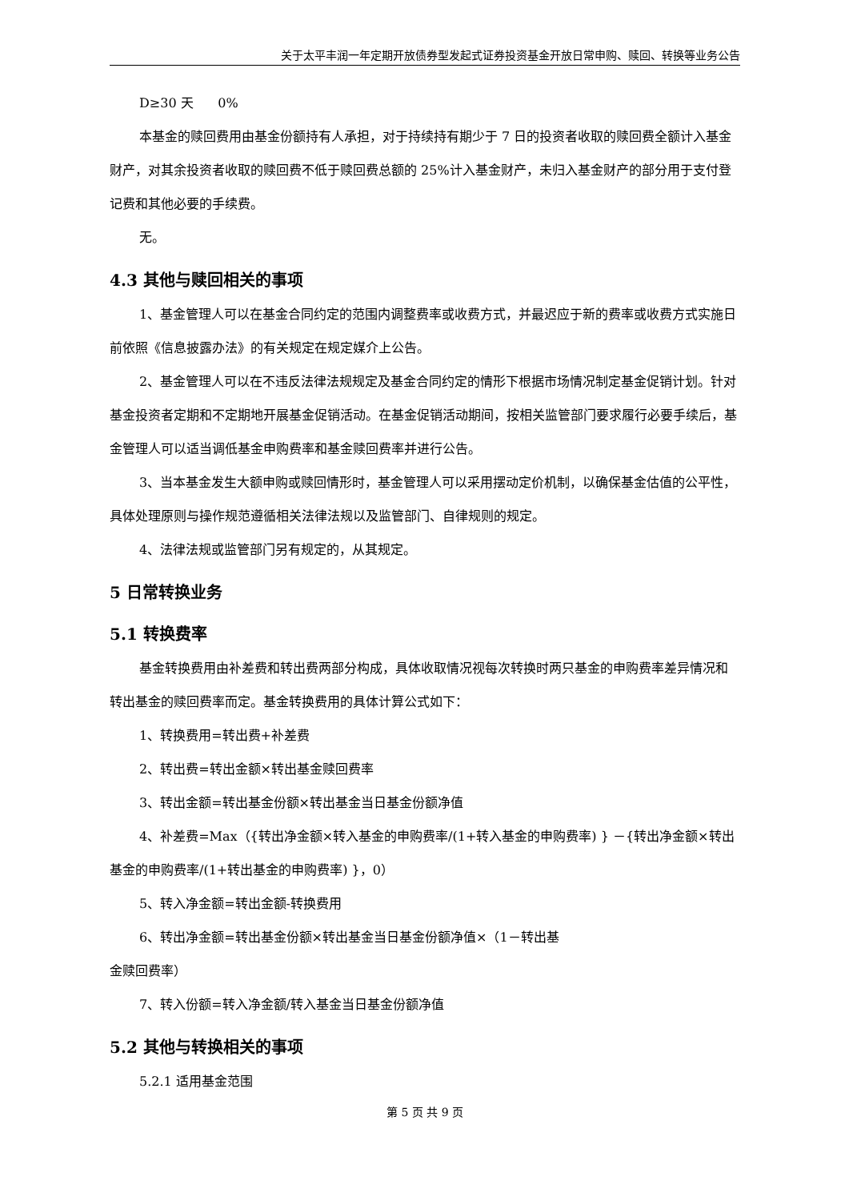关于太平丰润一年定期开放债券型发起式证券投资基金开放日常申购、赎回、转换等业务公告
D≥30 天 0%
本基金的赎回费用由基金份额持有人承担，对于持续持有期少于 7 日的投资者收取的赎回费全额计入基金财产，对其余投资者收取的赎回费不低于赎回费总额的 25%计入基金财产，未归入基金财产的部分用于支付登记费和其他必要的手续费。
无。
4.3 其他与赎回相关的事项
1、基金管理人可以在基金合同约定的范围内调整费率或收费方式，并最迟应于新的费率或收费方式实施日前依照《信息披露办法》的有关规定在规定媒介上公告。
2、基金管理人可以在不违反法律法规规定及基金合同约定的情形下根据市场情况制定基金促销计划。针对基金投资者定期和不定期地开展基金促销活动。在基金促销活动期间，按相关监管部门要求履行必要手续后，基金管理人可以适当调低基金申购费率和基金赎回费率并进行公告。
3、当本基金发生大额申购或赎回情形时，基金管理人可以采用摆动定价机制，以确保基金估值的公平性，具体处理原则与操作规范遵循相关法律法规以及监管部门、自律规则的规定。
4、法律法规或监管部门另有规定的，从其规定。
5 日常转换业务
5.1 转换费率
基金转换费用由补差费和转出费两部分构成，具体收取情况视每次转换时两只基金的申购费率差异情况和转出基金的赎回费率而定。基金转换费用的具体计算公式如下：
1、转换费用=转出费+补差费
2、转出费=转出金额×转出基金赎回费率
3、转出金额=转出基金份额×转出基金当日基金份额净值
4、补差费=Max（{转出净金额×转入基金的申购费率/(1+转入基金的申购费率) } －{转出净金额×转出基金的申购费率/(1+转出基金的申购费率) }，0）
5、转入净金额=转出金额-转换费用
6、转出净金额=转出基金份额×转出基金当日基金份额净值×（1－转出基
金赎回费率）
7、转入份额=转入净金额/转入基金当日基金份额净值
5.2 其他与转换相关的事项
5.2.1 适用基金范围
第 5 页 共 9 页